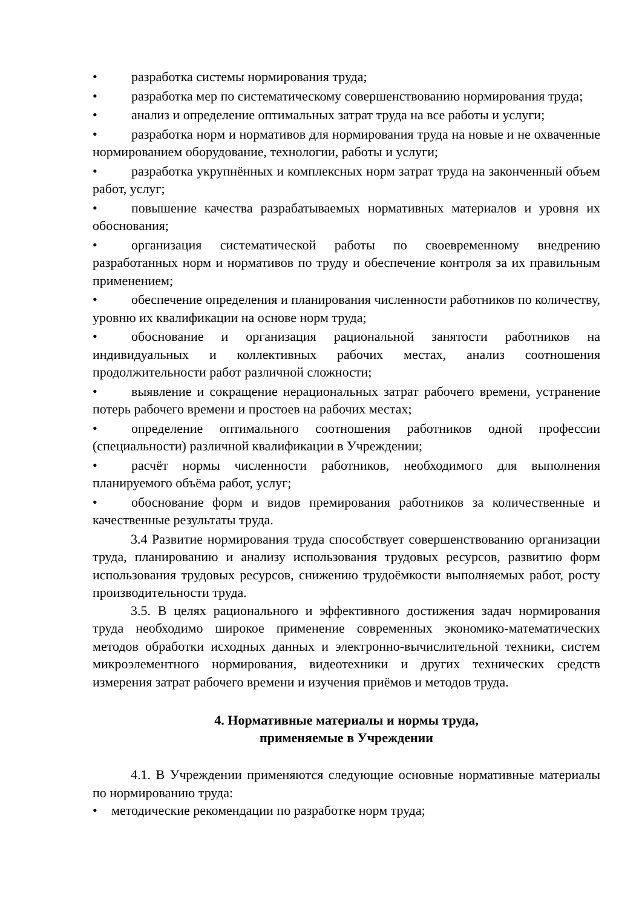• разработка системы нормирования труда;
• разработка мер по систематическому совершенствованию нормирования труда;
• анализ и определение оптимальных затрат труда на все работы и услуги;
• разработка норм и нормативов для нормирования труда на новые и не охваченные нормированием оборудование, технологии, работы и услуги;
• разработка укрупнённых и комплексных норм затрат труда на законченный объем работ, услуг;
• повышение качества разрабатываемых нормативных материалов и уровня их обоснования;
• организация систематической работы по своевременному внедрению разработанных норм и нормативов по труду и обеспечение контроля за их правильным применением;
• обеспечение определения и планирования численности работников по количеству, уровню их квалификации на основе норм труда;
• обоснование и организация рациональной занятости работников на индивидуальных и коллективных рабочих местах, анализ соотношения продолжительности работ различной сложности;
• выявление и сокращение нерациональных затрат рабочего времени, устранение потерь рабочего времени и простоев на рабочих местах;
• определение оптимального соотношения работников одной профессии (специальности) различной квалификации в Учреждении;
• расчёт нормы численности работников, необходимого для выполнения планируемого объёма работ, услуг;
• обоснование форм и видов премирования работников за количественные и качественные результаты труда.
3.4 Развитие нормирования труда способствует совершенствованию организации труда, планированию и анализу использования трудовых ресурсов, развитию форм использования трудовых ресурсов, снижению трудоёмкости выполняемых работ, росту производительности труда.
3.5. В целях рационального и эффективного достижения задач нормирования труда необходимо широкое применение современных экономико-математических методов обработки исходных данных и электронно-вычислительной техники, систем микроэлементного нормирования, видеотехники и других технических средств измерения затрат рабочего времени и изучения приёмов и методов труда.
4. Нормативные материалы и нормы труда,
применяемые в Учреждении
4.1. В Учреждении применяются следующие основные нормативные материалы по нормированию труда:
• методические рекомендации по разработке норм труда;